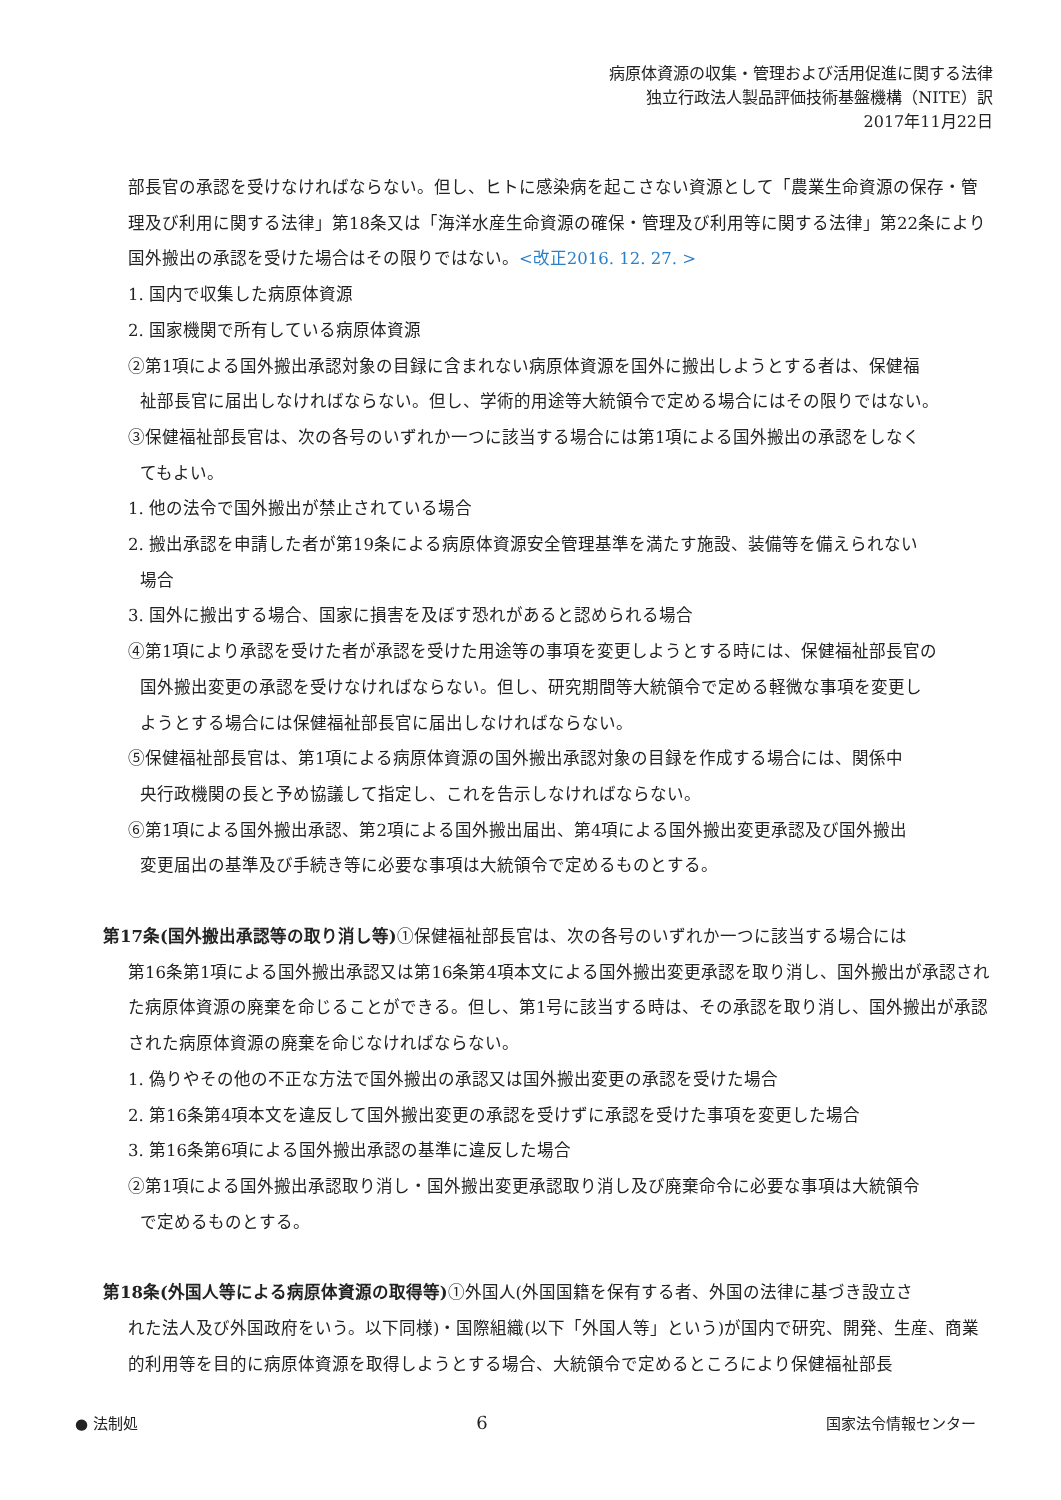病原体資源の収集・管理および活用促進に関する法律
独立行政法人製品評価技術基盤機構（NITE）訳
2017年11月22日
部長官の承認を受けなければならない。但し、ヒトに感染病を起こさない資源として「農業生命資源の保存・管理及び利用に関する法律」第18条又は「海洋水産生命資源の確保・管理及び利用等に関する法律」第22条により国外搬出の承認を受けた場合はその限りではない。<改正2016. 12. 27. >
1. 国内で収集した病原体資源
2. 国家機関で所有している病原体資源
②第1項による国外搬出承認対象の目録に含まれない病原体資源を国外に搬出しようとする者は、保健福
祉部長官に届出しなければならない。但し、学術的用途等大統領令で定める場合にはその限りではない。
③保健福祉部長官は、次の各号のいずれか一つに該当する場合には第1項による国外搬出の承認をしなく
てもよい。
1. 他の法令で国外搬出が禁止されている場合
2. 搬出承認を申請した者が第19条による病原体資源安全管理基準を満たす施設、装備等を備えられない
場合
3. 国外に搬出する場合、国家に損害を及ぼす恐れがあると認められる場合
④第1項により承認を受けた者が承認を受けた用途等の事項を変更しようとする時には、保健福祉部長官の
国外搬出変更の承認を受けなければならない。但し、研究期間等大統領令で定める軽微な事項を変更し
ようとする場合には保健福祉部長官に届出しなければならない。
⑤保健福祉部長官は、第1項による病原体資源の国外搬出承認対象の目録を作成する場合には、関係中
央行政機関の長と予め協議して指定し、これを告示しなければならない。
⑥第1項による国外搬出承認、第2項による国外搬出届出、第4項による国外搬出変更承認及び国外搬出
変更届出の基準及び手続き等に必要な事項は大統領令で定めるものとする。
第17条(国外搬出承認等の取り消し等) ①保健福祉部長官は、次の各号のいずれか一つに該当する場合には
第16条第1項による国外搬出承認又は第16条第4項本文による国外搬出変更承認を取り消し、国外搬出が承認された病原体資源の廃棄を命じることができる。但し、第1号に該当する時は、その承認を取り消し、国外搬出が承認された病原体資源の廃棄を命じなければならない。
1. 偽りやその他の不正な方法で国外搬出の承認又は国外搬出変更の承認を受けた場合
2. 第16条第4項本文を違反して国外搬出変更の承認を受けずに承認を受けた事項を変更した場合
3. 第16条第6項による国外搬出承認の基準に違反した場合
②第1項による国外搬出承認取り消し・国外搬出変更承認取り消し及び廃棄命令に必要な事項は大統領令
で定めるものとする。
第18条(外国人等による病原体資源の取得等) ①外国人(外国国籍を保有する者、外国の法律に基づき設立さ
れた法人及び外国政府をいう。以下同様)・国際組織(以下「外国人等」という)が国内で研究、開発、生産、商業的利用等を目的に病原体資源を取得しようとする場合、大統領令で定めるところにより保健福祉部長
● 法制処 6 国家法令情報センター